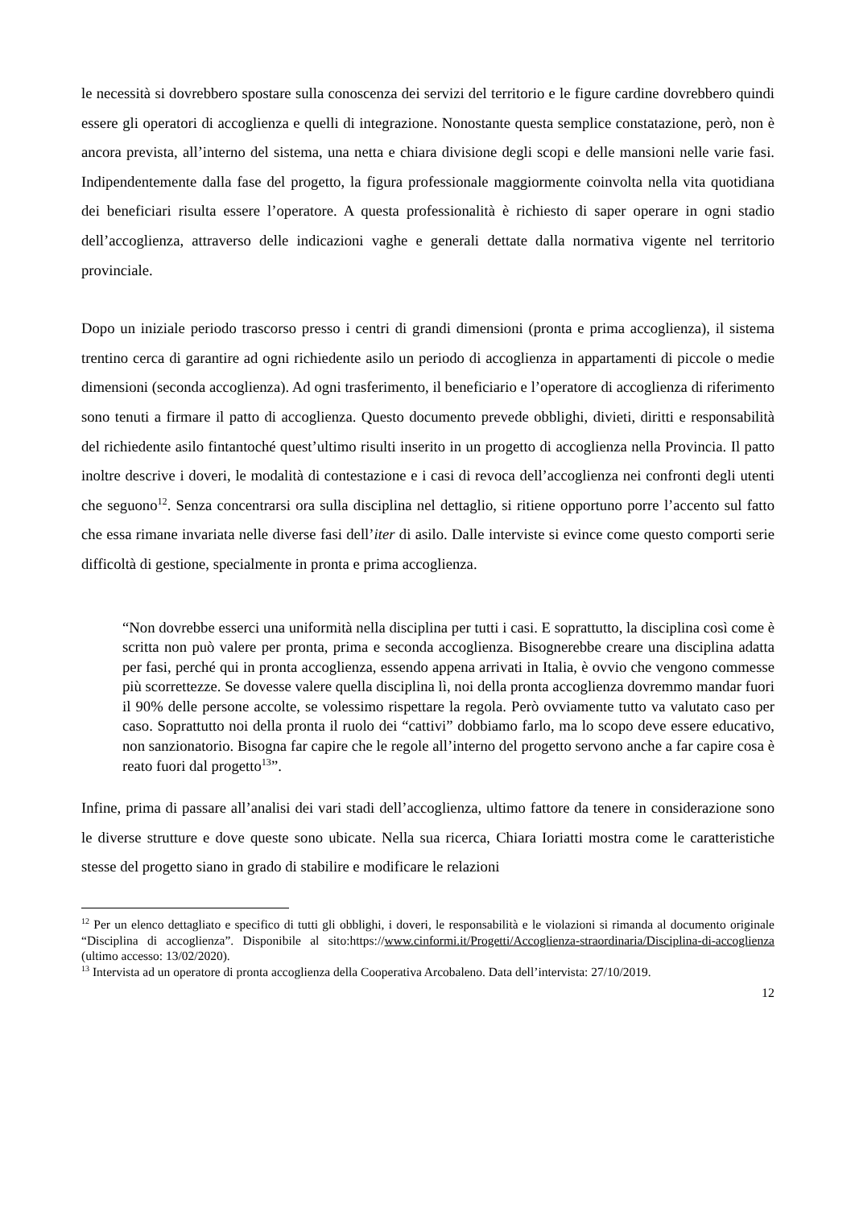le necessità si dovrebbero spostare sulla conoscenza dei servizi del territorio e le figure cardine dovrebbero quindi essere gli operatori di accoglienza e quelli di integrazione. Nonostante questa semplice constatazione, però, non è ancora prevista, all’interno del sistema, una netta e chiara divisione degli scopi e delle mansioni nelle varie fasi. Indipendentemente dalla fase del progetto, la figura professionale maggiormente coinvolta nella vita quotidiana dei beneficiari risulta essere l’operatore. A questa professionalità è richiesto di saper operare in ogni stadio dell’accoglienza, attraverso delle indicazioni vaghe e generali dettate dalla normativa vigente nel territorio provinciale.
Dopo un iniziale periodo trascorso presso i centri di grandi dimensioni (pronta e prima accoglienza), il sistema trentino cerca di garantire ad ogni richiedente asilo un periodo di accoglienza in appartamenti di piccole o medie dimensioni (seconda accoglienza). Ad ogni trasferimento, il beneficiario e l’operatore di accoglienza di riferimento sono tenuti a firmare il patto di accoglienza. Questo documento prevede obblighi, divieti, diritti e responsabilità del richiedente asilo fintantoché quest’ultimo risulti inserito in un progetto di accoglienza nella Provincia. Il patto inoltre descrive i doveri, le modalità di contestazione e i casi di revoca dell’accoglienza nei confronti degli utenti che seguono<sup>12</sup>. Senza concentrarsi ora sulla disciplina nel dettaglio, si ritiene opportuno porre l’accento sul fatto che essa rimane invariata nelle diverse fasi dell’iter di asilo. Dalle interviste si evince come questo comporti serie difficoltà di gestione, specialmente in pronta e prima accoglienza.
“Non dovrebbe esserci una uniformità nella disciplina per tutti i casi. E soprattutto, la disciplina così come è scritta non può valere per pronta, prima e seconda accoglienza. Bisognerebbe creare una disciplina adatta per fasi, perché qui in pronta accoglienza, essendo appena arrivati in Italia, è ovvio che vengono commesse più scorrettezze. Se dovesse valere quella disciplina lì, noi della pronta accoglienza dovremmo mandar fuori il 90% delle persone accolte, se volessimo rispettare la regola. Però ovviamente tutto va valutato caso per caso. Soprattutto noi della pronta il ruolo dei “cattivi” dobbiamo farlo, ma lo scopo deve essere educativo, non sanzionatorio. Bisogna far capire che le regole all’interno del progetto servono anche a far capire cosa è reato fuori dal progetto<sup>13</sup>”.
Infine, prima di passare all’analisi dei vari stadi dell’accoglienza, ultimo fattore da tenere in considerazione sono le diverse strutture e dove queste sono ubicate. Nella sua ricerca, Chiara Ioriatti mostra come le caratteristiche stesse del progetto siano in grado di stabilire e modificare le relazioni
<sup>12</sup> Per un elenco dettagliato e specifico di tutti gli obblighi, i doveri, le responsabilità e le violazioni si rimanda al documento originale “Disciplina di accoglienza”. Disponibile al sito:https://www.cinformi.it/Progetti/Accoglienza-straordinaria/Disciplina-di-accoglienza (ultimo accesso: 13/02/2020).
<sup>13</sup> Intervista ad un operatore di pronta accoglienza della Cooperativa Arcobaleno. Data dell’intervista: 27/10/2019.
12